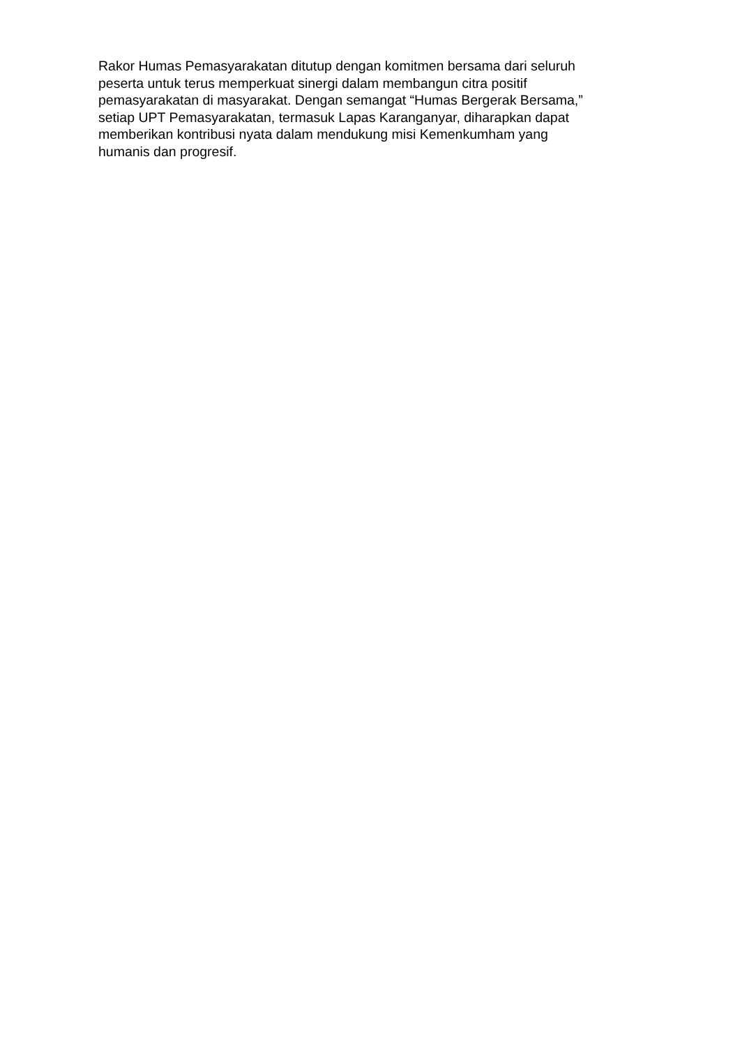Rakor Humas Pemasyarakatan ditutup dengan komitmen bersama dari seluruh
peserta untuk terus memperkuat sinergi dalam membangun citra positif
pemasyarakatan di masyarakat. Dengan semangat “Humas Bergerak Bersama,”
setiap UPT Pemasyarakatan, termasuk Lapas Karanganyar, diharapkan dapat
memberikan kontribusi nyata dalam mendukung misi Kemenkumham yang
humanis dan progresif.